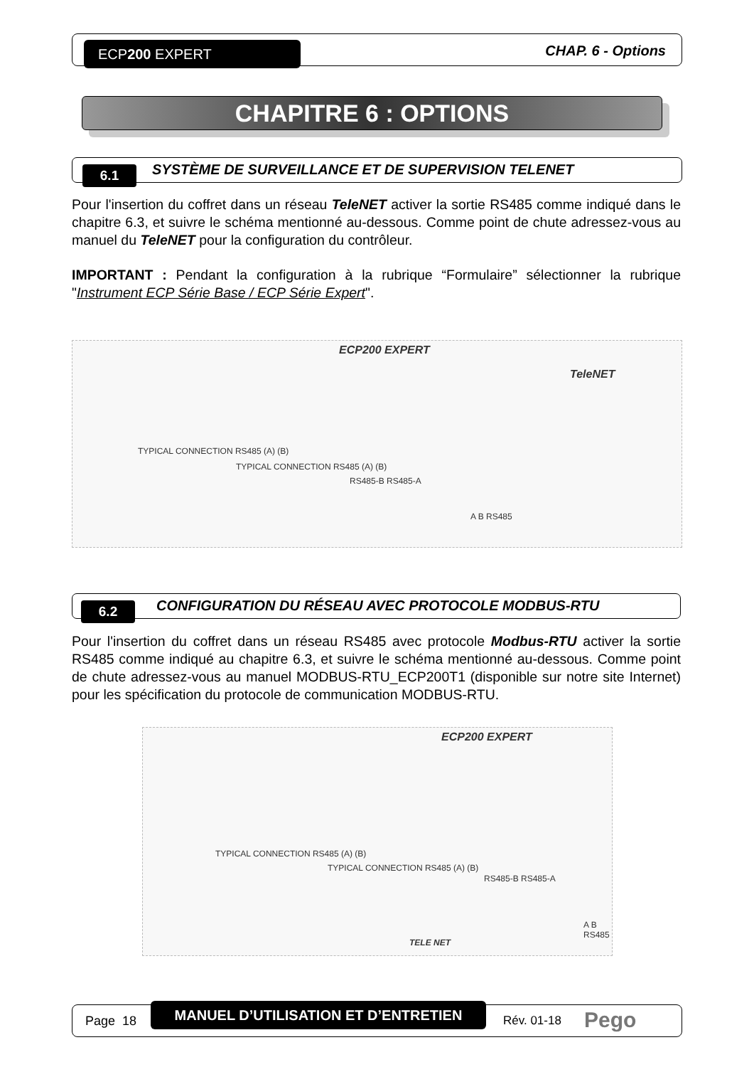ECP200 EXPERT CHAP. 6 - Options
CHAPITRE 6 : OPTIONS
6.1
SYSTÈME DE SURVEILLANCE ET DE SUPERVISION TELENET
Pour l'insertion du coffret dans un réseau TeleNET activer la sortie RS485 comme indiqué dans le chapitre 6.3, et suivre le schéma mentionné au-dessous. Comme point de chute adressez-vous au manuel du TeleNET pour la configuration du contrôleur.
IMPORTANT : Pendant la configuration à la rubrique “Formulaire” sélectionner la rubrique "Instrument ECP Série Base / ECP Série Expert".
ECP200 EXPERT
TeleNET
TYPICAL CONNECTION RS485 (A) (B)
TYPICAL CONNECTION RS485 (A) (B)
RS485-B RS485-A
A B RS485
6.2
CONFIGURATION DU RÉSEAU AVEC PROTOCOLE MODBUS-RTU
Pour l'insertion du coffret dans un réseau RS485 avec protocole Modbus-RTU activer la sortie RS485 comme indiqué au chapitre 6.3, et suivre le schéma mentionné au-dessous. Comme point de chute adressez-vous au manuel MODBUS-RTU_ECP200T1 (disponible sur notre site Internet) pour les spécification du protocole de communication MODBUS-RTU.
ECP200 EXPERT
TYPICAL CONNECTION RS485 (A) (B)
TYPICAL CONNECTION RS485 (A) (B)
RS485-B RS485-A
A B RS485
TELE NET
Page 18
MANUEL D’UTILISATION ET D’ENTRETIEN
Rév. 01-18 Pego